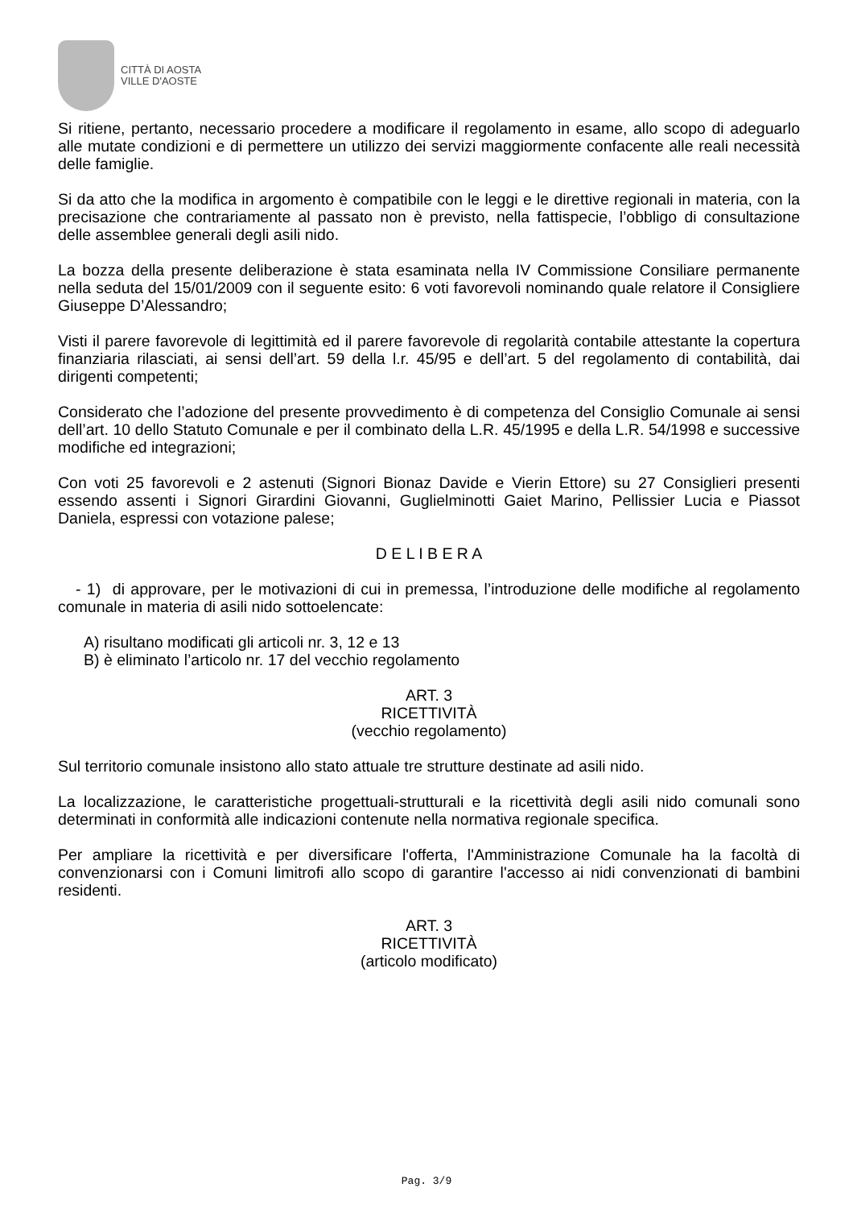CITTÀ DI AOSTA
VILLE D'AOSTE
Si ritiene, pertanto, necessario procedere a modificare il regolamento in esame, allo scopo di adeguarlo alle mutate condizioni e di permettere un utilizzo dei servizi maggiormente confacente alle reali necessità delle famiglie.
Si da atto che la modifica in argomento è compatibile con le leggi e le direttive regionali in materia, con la precisazione che contrariamente al passato non è previsto, nella fattispecie, l’obbligo di consultazione delle assemblee generali degli asili nido.
La bozza della presente deliberazione è stata esaminata nella IV Commissione Consiliare permanente nella seduta del 15/01/2009 con il seguente esito: 6 voti favorevoli nominando quale relatore il Consigliere Giuseppe D’Alessandro;
Visti il parere favorevole di legittimità ed il parere favorevole di regolarità contabile attestante la copertura finanziaria rilasciati, ai sensi dell’art. 59 della l.r. 45/95 e dell’art. 5 del regolamento di contabilità, dai dirigenti competenti;
Considerato che l’adozione del presente provvedimento è di competenza del Consiglio Comunale ai sensi dell’art. 10 dello Statuto Comunale e per il combinato della L.R. 45/1995 e della L.R. 54/1998 e successive modifiche ed integrazioni;
Con voti 25 favorevoli e 2 astenuti (Signori Bionaz Davide e Vierin Ettore) su 27 Consiglieri presenti essendo assenti i Signori Girardini Giovanni, Guglielminotti Gaiet Marino, Pellissier Lucia e Piassot Daniela, espressi con votazione palese;
D E L I B E R A
- 1) di approvare, per le motivazioni di cui in premessa, l’introduzione delle modifiche al regolamento comunale in materia di asili nido sottoelencate:
A) risultano modificati gli articoli nr. 3, 12 e 13
B) è eliminato l’articolo nr. 17 del vecchio regolamento
ART. 3
RICETTIVITÀ
(vecchio regolamento)
Sul territorio comunale insistono allo stato attuale tre strutture destinate ad asili nido.
La localizzazione, le caratteristiche progettuali-strutturali e la ricettività degli asili nido comunali sono determinati in conformità alle indicazioni contenute nella normativa regionale specifica.
Per ampliare la ricettività e per diversificare l'offerta, l'Amministrazione Comunale ha la facoltà di convenzionarsi con i Comuni limitrofi allo scopo di garantire l'accesso ai nidi convenzionati di bambini residenti.
ART. 3
RICETTIVITÀ
(articolo modificato)
Pag. 3/9